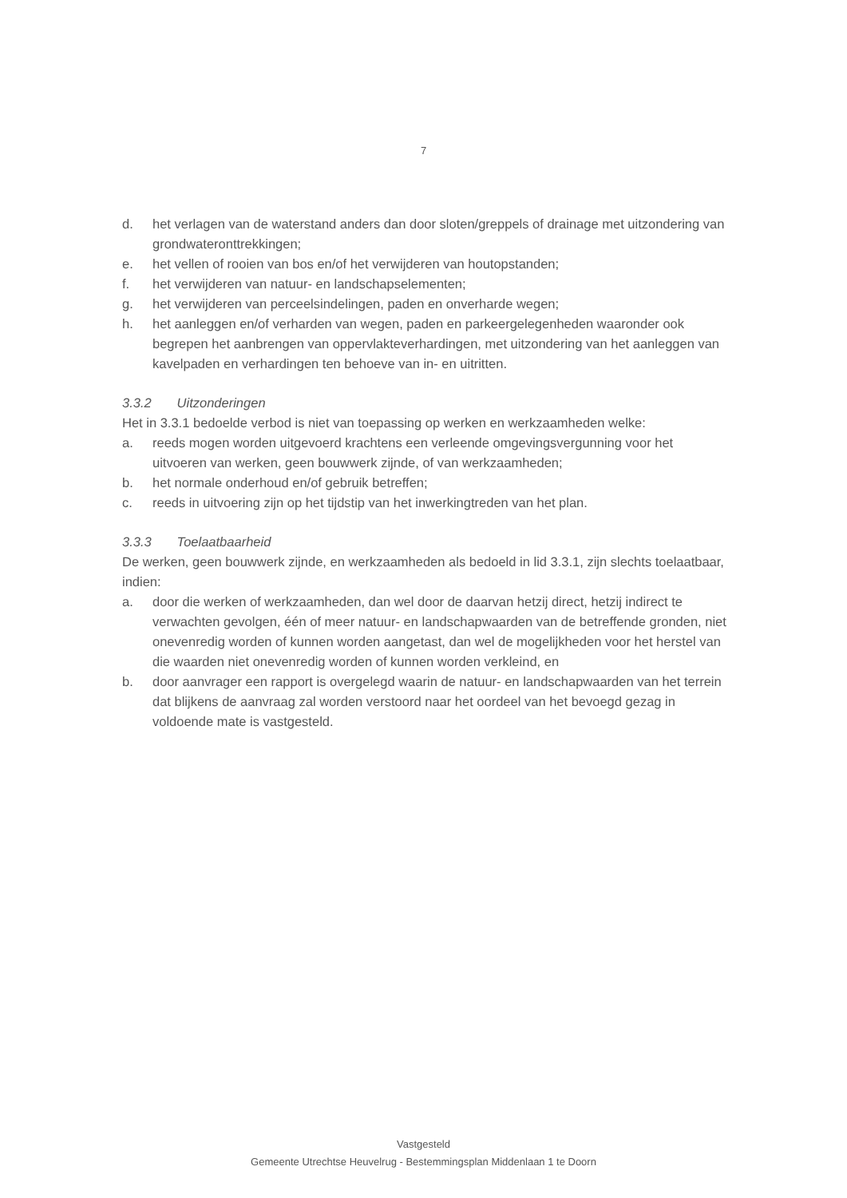7
d. het verlagen van de waterstand anders dan door sloten/greppels of drainage met uitzondering van grondwateronttrekkingen;
e. het vellen of rooien van bos en/of het verwijderen van houtopstanden;
f. het verwijderen van natuur- en landschapselementen;
g. het verwijderen van perceelsindelingen, paden en onverharde wegen;
h. het aanleggen en/of verharden van wegen, paden en parkeergelegenheden waaronder ook begrepen het aanbrengen van oppervlakteverhardingen, met uitzondering van het aanleggen van kavelpaden en verhardingen ten behoeve van in- en uitritten.
3.3.2 Uitzonderingen
Het in 3.3.1 bedoelde verbod is niet van toepassing op werken en werkzaamheden welke:
a. reeds mogen worden uitgevoerd krachtens een verleende omgevingsvergunning voor het uitvoeren van werken, geen bouwwerk zijnde, of van werkzaamheden;
b. het normale onderhoud en/of gebruik betreffen;
c. reeds in uitvoering zijn op het tijdstip van het inwerkingtreden van het plan.
3.3.3 Toelaatbaarheid
De werken, geen bouwwerk zijnde, en werkzaamheden als bedoeld in lid 3.3.1, zijn slechts toelaatbaar, indien:
a. door die werken of werkzaamheden, dan wel door de daarvan hetzij direct, hetzij indirect te verwachten gevolgen, één of meer natuur- en landschapwaarden van de betreffende gronden, niet onevenredig worden of kunnen worden aangetast, dan wel de mogelijkheden voor het herstel van die waarden niet onevenredig worden of kunnen worden verkleind, en
b. door aanvrager een rapport is overgelegd waarin de natuur- en landschapwaarden van het terrein dat blijkens de aanvraag zal worden verstoord naar het oordeel van het bevoegd gezag in voldoende mate is vastgesteld.
Vastgesteld
Gemeente Utrechtse Heuvelrug - Bestemmingsplan Middenlaan 1 te Doorn